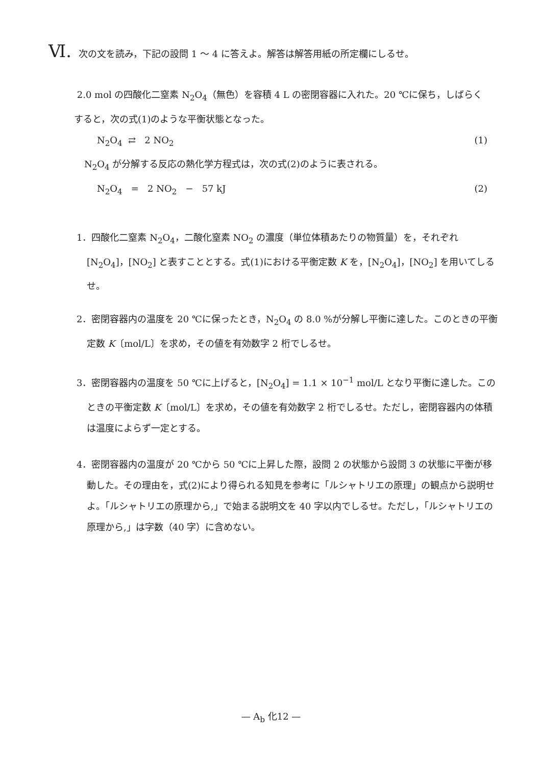Ⅵ. 次の文を読み，下記の設問 1 ～ 4 に答えよ。解答は解答用紙の所定欄にしるせ。
2.0 mol の四酸化二窒素 N<sub>2</sub>O<sub>4</sub>（無色）を容積 4 L の密閉容器に入れた。20 ℃に保ち，しばらくすると，次の式(1)のような平衡状態となった。
N<sub>2</sub>O<sub>4</sub> ⇄ 2 NO<sub>2</sub> (1)
N<sub>2</sub>O<sub>4</sub> が分解する反応の熱化学方程式は，次の式(2)のように表される。
N<sub>2</sub>O<sub>4</sub> = 2 NO<sub>2</sub> − 57 kJ (2)
1．四酸化二窒素 N<sub>2</sub>O<sub>4</sub>，二酸化窒素 NO<sub>2</sub> の濃度（単位体積あたりの物質量）を，それぞれ [N<sub>2</sub>O<sub>4</sub>]，[NO<sub>2</sub>] と表すこととする。式(1)における平衡定数 K を，[N<sub>2</sub>O<sub>4</sub>]，[NO<sub>2</sub>] を用いてしるせ。
2．密閉容器内の温度を 20 ℃に保ったとき，N<sub>2</sub>O<sub>4</sub> の 8.0 %が分解し平衡に達した。このときの平衡定数 K〔mol/L〕を求め，その値を有効数字 2 桁でしるせ。
3．密閉容器内の温度を 50 ℃に上げると，[N<sub>2</sub>O<sub>4</sub>] = 1.1 × 10<sup>−1</sup> mol/L となり平衡に達した。このときの平衡定数 K〔mol/L〕を求め，その値を有効数字 2 桁でしるせ。ただし，密閉容器内の体積は温度によらず一定とする。
4．密閉容器内の温度が 20 ℃から 50 ℃に上昇した際，設問 2 の状態から設問 3 の状態に平衡が移動した。その理由を，式(2)により得られる知見を参考に「ルシャトリエの原理」の観点から説明せよ。「ルシャトリエの原理から,」で始まる説明文を 40 字以内でしるせ。ただし，「ルシャトリエの原理から,」は字数（40 字）に含めない。
— A<sub>b</sub> 化12 —